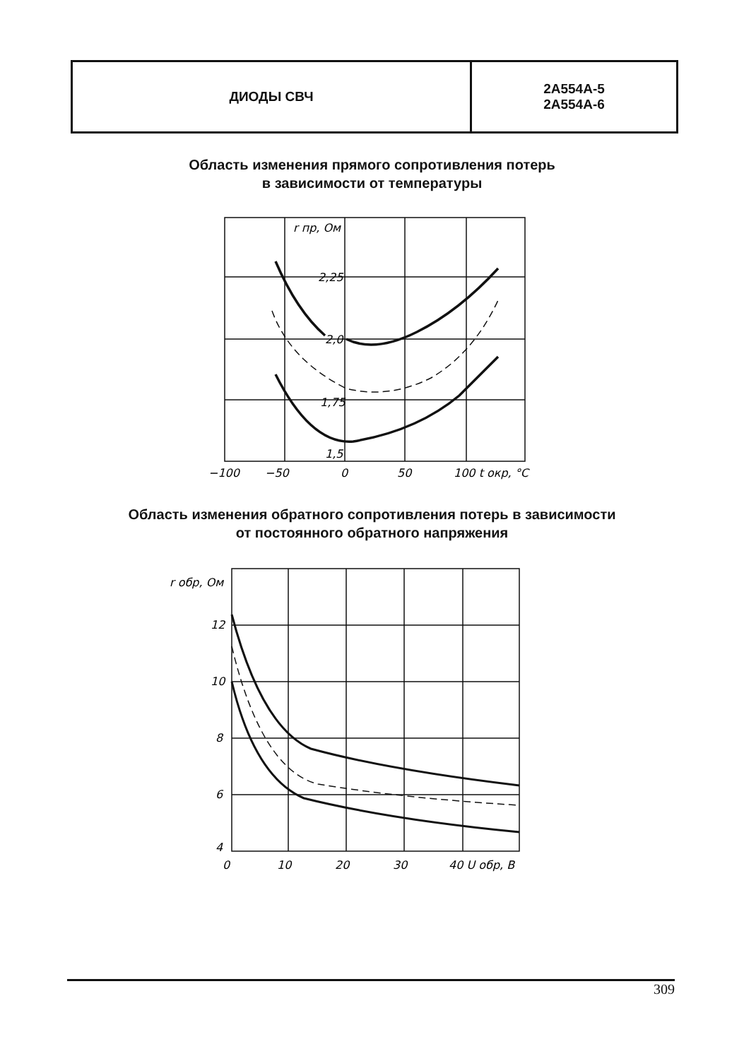| ДИОДЫ СВЧ | 2А554А-5 2А554А-6 |
Область изменения прямого сопротивления потерь
в зависимости от температуры
r пр, Ом
2,25
2,0
1,75
1,5
−100
−50
0
50
100 t окр, °С
Область изменения обратного сопротивления потерь в зависимости
от постоянного обратного напряжения
r обр, Ом
12
10
8
6
4
0
10
20
30
40 U обр, В
309